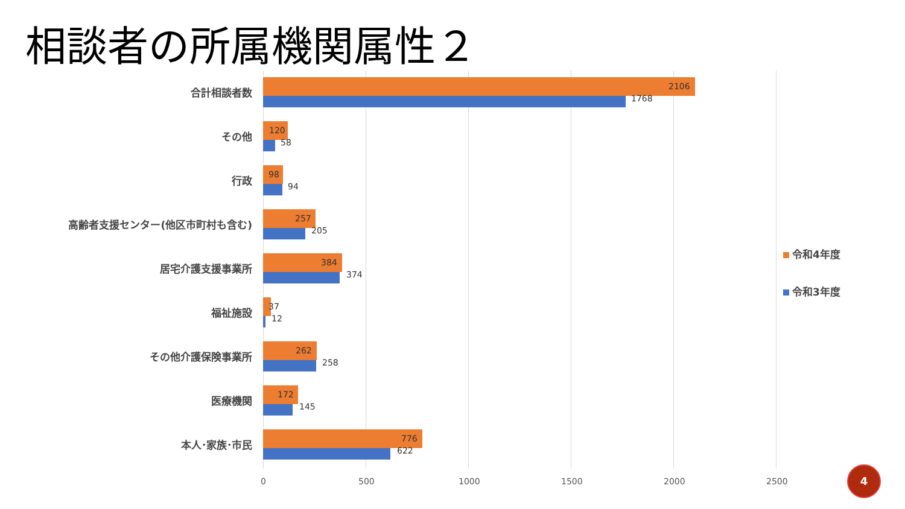相談者の所属機関属性２
合計相談者数 2106
1768
その他 120
58
行政 98
94
高齢者支援センター(他区市町村も含む) 257
205
居宅介護支援事業所 384
374
福祉施設 37
12
その他介護保険事業所 262
258
医療機関 172
145
本人･家族･市民 776
622
0 500 1000 1500 2000 2500
令和4年度
令和3年度
4